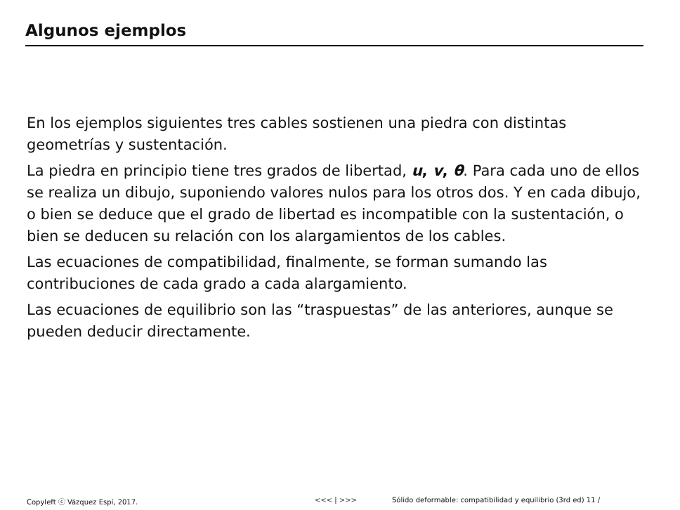Algunos ejemplos
En los ejemplos siguientes tres cables sostienen una piedra con distintas geometrías y sustentación.
La piedra en principio tiene tres grados de libertad, u, v, θ. Para cada uno de ellos se realiza un dibujo, suponiendo valores nulos para los otros dos. Y en cada dibujo, o bien se deduce que el grado de libertad es incompatible con la sustentación, o bien se deducen su relación con los alargamientos de los cables.
Las ecuaciones de compatibilidad, finalmente, se forman sumando las contribuciones de cada grado a cada alargamiento.
Las ecuaciones de equilibrio son las “traspuestas” de las anteriores, aunque se pueden deducir directamente.
Copyleft ⓒ Vázquez Espí, 2017. <<< | >>> Sólido deformable: compatibilidad y equilibrio (3rd ed) 11 /